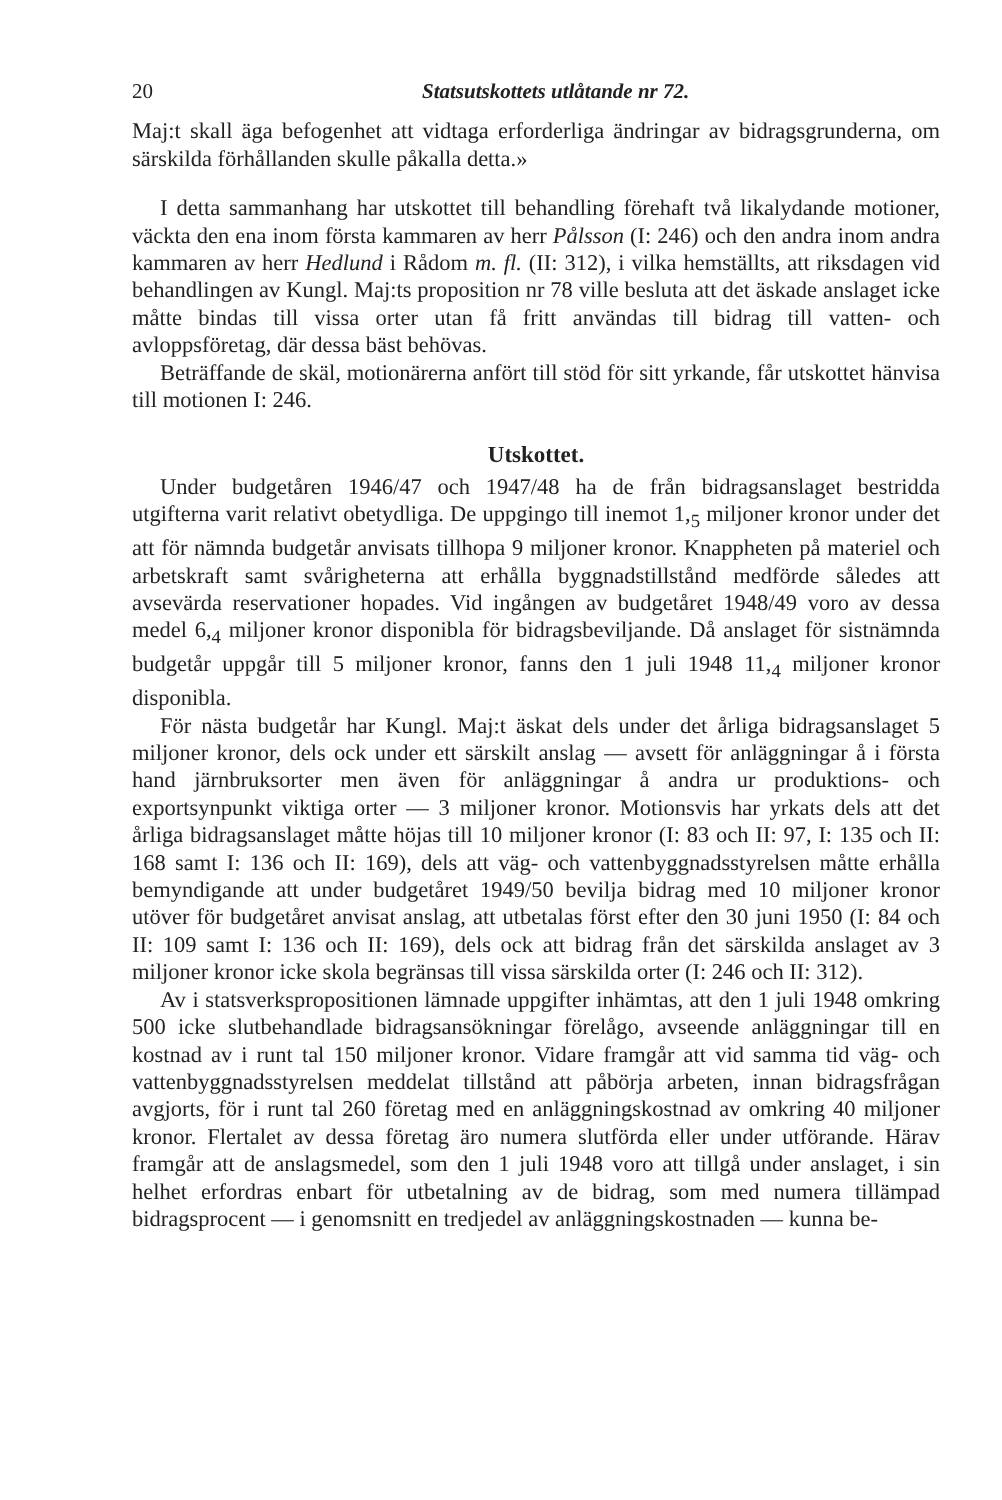20 Statsutskottets utlåtande nr 72.
Maj:t skall äga befogenhet att vidtaga erforderliga ändringar av bidragsgrunderna, om särskilda förhållanden skulle påkalla detta.»
I detta sammanhang har utskottet till behandling förehaft två likalydande motioner, väckta den ena inom första kammaren av herr Pålsson (I: 246) och den andra inom andra kammaren av herr Hedlund i Rådom m. fl. (II: 312), i vilka hemställts, att riksdagen vid behandlingen av Kungl. Maj:ts proposition nr 78 ville besluta att det äskade anslaget icke måtte bindas till vissa orter utan få fritt användas till bidrag till vatten- och avloppsföretag, där dessa bäst behövas.
Beträffande de skäl, motionärerna anfört till stöd för sitt yrkande, får utskottet hänvisa till motionen I: 246.
Utskottet.
Under budgetåren 1946/47 och 1947/48 ha de från bidragsanslaget bestridda utgifterna varit relativt obetydliga. De uppgingo till inemot 1,<sub>5</sub> miljoner kronor under det att för nämnda budgetår anvisats tillhopa 9 miljoner kronor. Knappheten på materiel och arbetskraft samt svårigheterna att erhålla byggnadstillstånd medförde således att avsevärda reservationer hopades. Vid ingången av budgetåret 1948/49 voro av dessa medel 6,<sub>4</sub> miljoner kronor disponibla för bidragsbeviljande. Då anslaget för sistnämnda budgetår uppgår till 5 miljoner kronor, fanns den 1 juli 1948 11,<sub>4</sub> miljoner kronor disponibla.
För nästa budgetår har Kungl. Maj:t äskat dels under det årliga bidragsanslaget 5 miljoner kronor, dels ock under ett särskilt anslag — avsett för anläggningar å i första hand järnbruksorter men även för anläggningar å andra ur produktions- och exportsynpunkt viktiga orter — 3 miljoner kronor. Motionsvis har yrkats dels att det årliga bidragsanslaget måtte höjas till 10 miljoner kronor (I: 83 och II: 97, I: 135 och II: 168 samt I: 136 och II: 169), dels att väg- och vattenbyggnadsstyrelsen måtte erhålla bemyndigande att under budgetåret 1949/50 bevilja bidrag med 10 miljoner kronor utöver för budgetåret anvisat anslag, att utbetalas först efter den 30 juni 1950 (I: 84 och II: 109 samt I: 136 och II: 169), dels ock att bidrag från det särskilda anslaget av 3 miljoner kronor icke skola begränsas till vissa särskilda orter (I: 246 och II: 312).
Av i statsverkspropositionen lämnade uppgifter inhämtas, att den 1 juli 1948 omkring 500 icke slutbehandlade bidragsansökningar förelågo, avseende anläggningar till en kostnad av i runt tal 150 miljoner kronor. Vidare framgår att vid samma tid väg- och vattenbyggnadsstyrelsen meddelat tillstånd att påbörja arbeten, innan bidragsfrågan avgjorts, för i runt tal 260 företag med en anläggningskostnad av omkring 40 miljoner kronor. Flertalet av dessa företag äro numera slutförda eller under utförande. Härav framgår att de anslagsmedel, som den 1 juli 1948 voro att tillgå under anslaget, i sin helhet erfordras enbart för utbetalning av de bidrag, som med numera tillämpad bidragsprocent — i genomsnitt en tredjedel av anläggningskostnaden — kunna be-